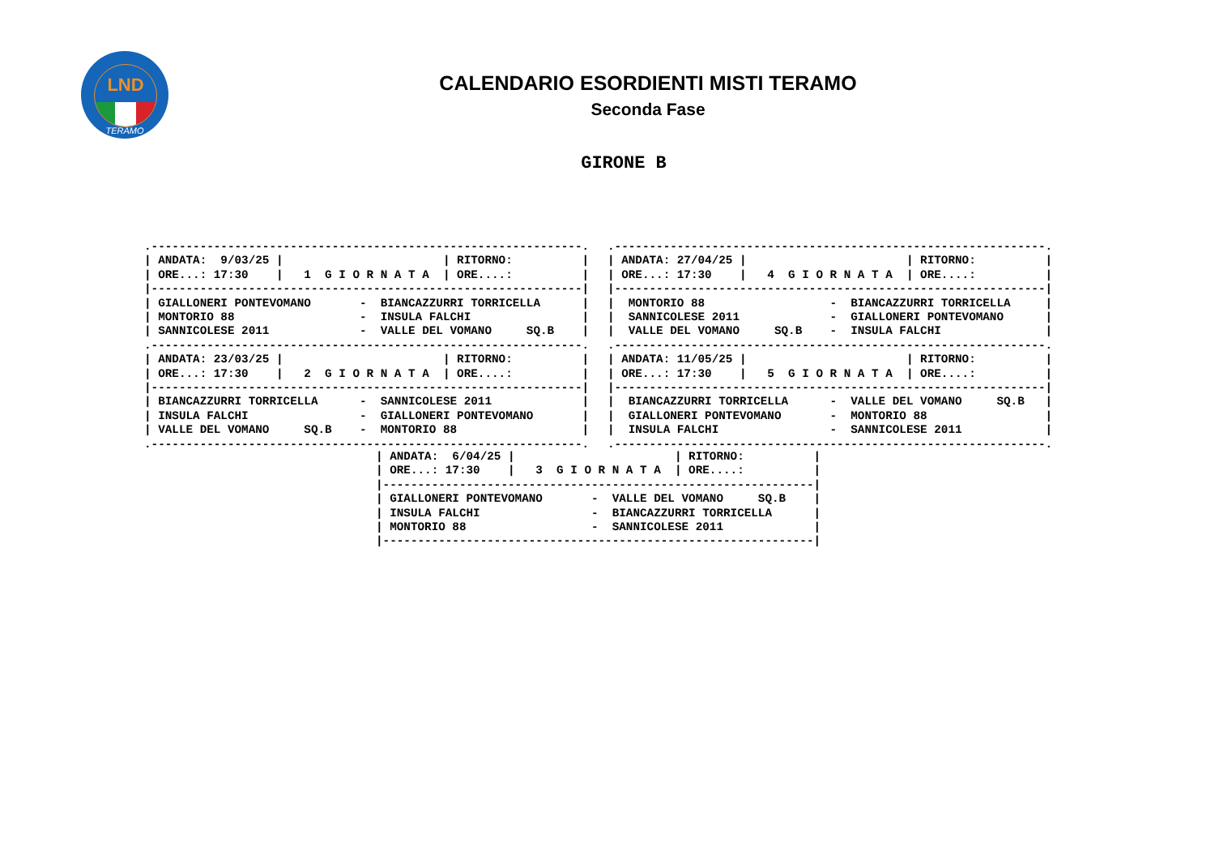LND
TERAMO
CALENDARIO ESORDIENTI MISTI TERAMO
Seconda Fase
GIRONE B
.--------------------------------------------------------------.
| ANDATA:  9/03/25 |                       | RITORNO:          |
| ORE...: 17:30    |   1  G I O R N A T A  | ORE....:          |
|--------------------------------------------------------------|
| GIALLONERI PONTEVOMANO       -  BIANCAZZURRI TORRICELLA      |
| MONTORIO 88                  -  INSULA FALCHI                |
| SANNICOLESE 2011             -  VALLE DEL VOMANO     SQ.B    |
.--------------------------------------------------------------.
.--------------------------------------------------------------.
| ANDATA: 27/04/25 |                       | RITORNO:          |
| ORE...: 17:30    |   4  G I O R N A T A  | ORE....:          |
|--------------------------------------------------------------|
|  MONTORIO 88                  -  BIANCAZZURRI TORRICELLA     |
|  SANNICOLESE 2011             -  GIALLONERI PONTEVOMANO      |
|  VALLE DEL VOMANO     SQ.B    -  INSULA FALCHI               |
.--------------------------------------------------------------.
| ANDATA: 23/03/25 |                       | RITORNO:          |
| ORE...: 17:30    |   2  G I O R N A T A  | ORE....:          |
|--------------------------------------------------------------|
| BIANCAZZURRI TORRICELLA      -  SANNICOLESE 2011             |
| INSULA FALCHI                -  GIALLONERI PONTEVOMANO       |
| VALLE DEL VOMANO     SQ.B    -  MONTORIO 88                  |
.--------------------------------------------------------------.
| ANDATA: 11/05/25 |                       | RITORNO:          |
| ORE...: 17:30    |   5  G I O R N A T A  | ORE....:          |
|--------------------------------------------------------------|
|  BIANCAZZURRI TORRICELLA      -  VALLE DEL VOMANO     SQ.B   |
|  GIALLONERI PONTEVOMANO       -  MONTORIO 88                 |
|  INSULA FALCHI                -  SANNICOLESE 2011            |
.--------------------------------------------------------------.
| ANDATA:  6/04/25 |                       | RITORNO:          |
| ORE...: 17:30    |   3  G I O R N A T A  | ORE....:          |
|--------------------------------------------------------------|
| GIALLONERI PONTEVOMANO       -  VALLE DEL VOMANO     SQ.B    |
| INSULA FALCHI                -  BIANCAZZURRI TORRICELLA      |
| MONTORIO 88                  -  SANNICOLESE 2011             |
|--------------------------------------------------------------|